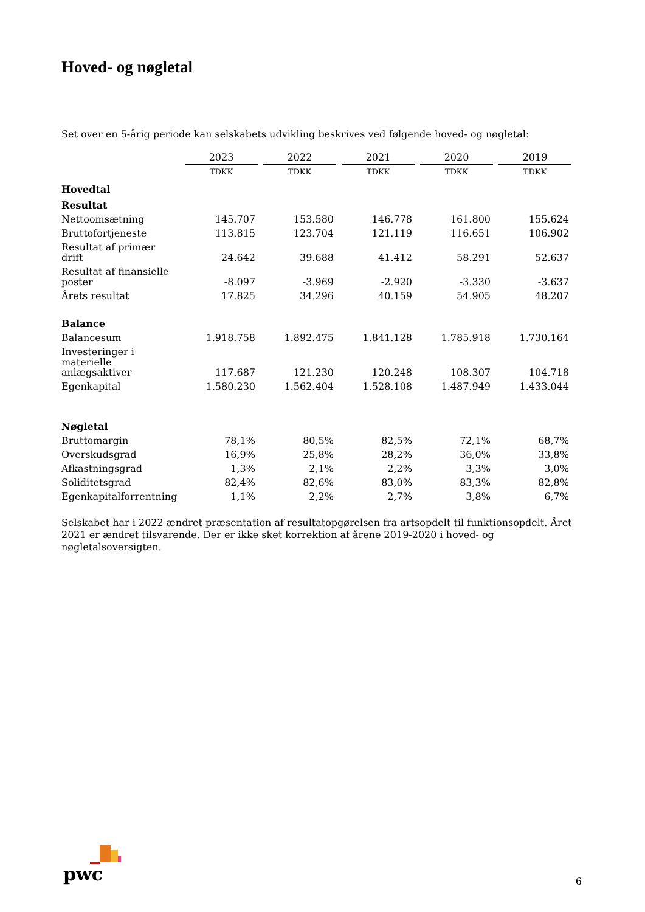Hoved- og nøgletal
Set over en 5-årig periode kan selskabets udvikling beskrives ved følgende hoved- og nøgletal:
| | 2023 | 2022 | 2021 | 2020 | 2019 |
| | TDKK | TDKK | TDKK | TDKK | TDKK |
| Hovedtal | | | | | |
| Resultat | | | | | |
| Nettoomsætning | 145.707 | 153.580 | 146.778 | 161.800 | 155.624 |
| Bruttofortjeneste | 113.815 | 123.704 | 121.119 | 116.651 | 106.902 |
| Resultat af primær drift | 24.642 | 39.688 | 41.412 | 58.291 | 52.637 |
| Resultat af finansielle poster | -8.097 | -3.969 | -2.920 | -3.330 | -3.637 |
| Årets resultat | 17.825 | 34.296 | 40.159 | 54.905 | 48.207 |
| Balance | | | | | |
| Balancesum | 1.918.758 | 1.892.475 | 1.841.128 | 1.785.918 | 1.730.164 |
| Investeringer i materielle anlægsaktiver | 117.687 | 121.230 | 120.248 | 108.307 | 104.718 |
| Egenkapital | 1.580.230 | 1.562.404 | 1.528.108 | 1.487.949 | 1.433.044 |
| Nøgletal | | | | | |
| Bruttomargin | 78,1% | 80,5% | 82,5% | 72,1% | 68,7% |
| Overskudsgrad | 16,9% | 25,8% | 28,2% | 36,0% | 33,8% |
| Afkastningsgrad | 1,3% | 2,1% | 2,2% | 3,3% | 3,0% |
| Soliditetsgrad | 82,4% | 82,6% | 83,0% | 83,3% | 82,8% |
| Egenkapitalforrentning | 1,1% | 2,2% | 2,7% | 3,8% | 6,7% |
Selskabet har i 2022 ændret præsentation af resultatopgørelsen fra artsopdelt til funktionsopdelt. Året 2021 er ændret tilsvarende. Der er ikke sket korrektion af årene 2019-2020 i hoved- og nøgletalsoversigten.
pwc
6